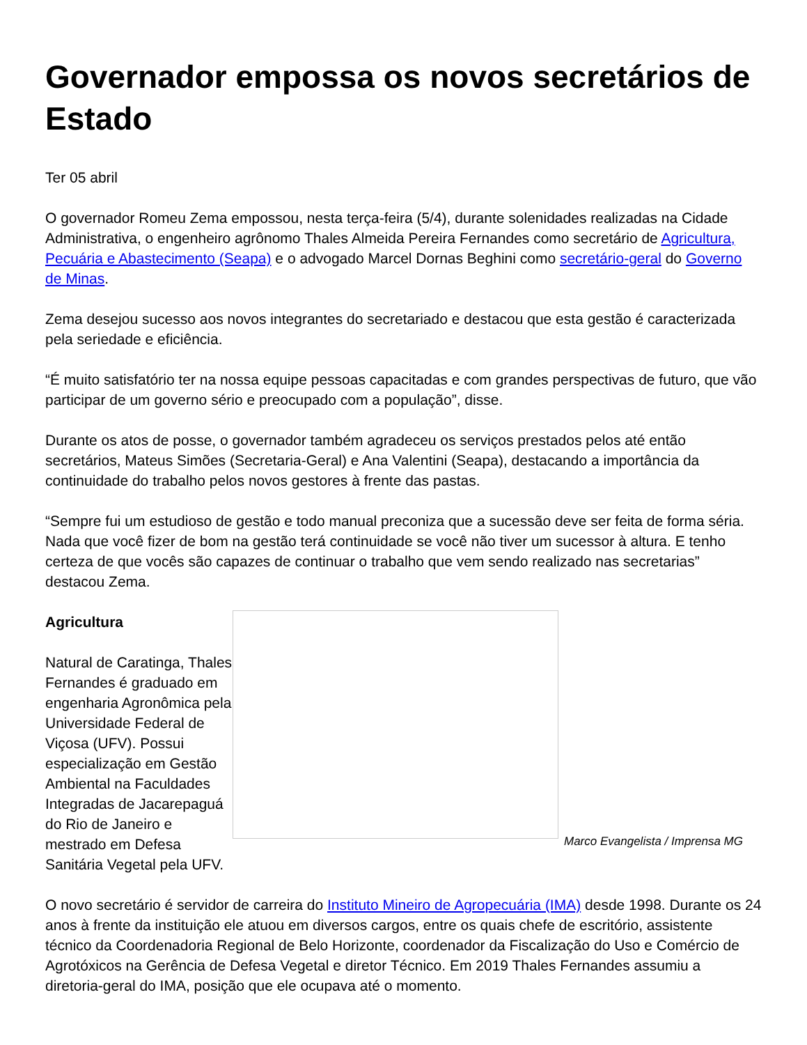Governador empossa os novos secretários de Estado
Ter 05 abril
O governador Romeu Zema empossou, nesta terça-feira (5/4), durante solenidades realizadas na Cidade Administrativa, o engenheiro agrônomo Thales Almeida Pereira Fernandes como secretário de Agricultura, Pecuária e Abastecimento (Seapa) e o advogado Marcel Dornas Beghini como secretário-geral do Governo de Minas.
Zema desejou sucesso aos novos integrantes do secretariado e destacou que esta gestão é caracterizada pela seriedade e eficiência.
“É muito satisfatório ter na nossa equipe pessoas capacitadas e com grandes perspectivas de futuro, que vão participar de um governo sério e preocupado com a população”, disse.
Durante os atos de posse, o governador também agradeceu os serviços prestados pelos até então secretários, Mateus Simões (Secretaria-Geral) e Ana Valentini (Seapa), destacando a importância da continuidade do trabalho pelos novos gestores à frente das pastas.
“Sempre fui um estudioso de gestão e todo manual preconiza que a sucessão deve ser feita de forma séria. Nada que você fizer de bom na gestão terá continuidade se você não tiver um sucessor à altura. E tenho certeza de que vocês são capazes de continuar o trabalho que vem sendo realizado nas secretarias” destacou Zema.
Marco Evangelista / Imprensa MG
Agricultura
Natural de Caratinga, Thales Fernandes é graduado em engenharia Agronômica pela Universidade Federal de Viçosa (UFV). Possui especialização em Gestão Ambiental na Faculdades Integradas de Jacarepaguá do Rio de Janeiro e mestrado em Defesa Sanitária Vegetal pela UFV.
O novo secretário é servidor de carreira do Instituto Mineiro de Agropecuária (IMA) desde 1998. Durante os 24 anos à frente da instituição ele atuou em diversos cargos, entre os quais chefe de escritório, assistente técnico da Coordenadoria Regional de Belo Horizonte, coordenador da Fiscalização do Uso e Comércio de Agrotóxicos na Gerência de Defesa Vegetal e diretor Técnico. Em 2019 Thales Fernandes assumiu a diretoria-geral do IMA, posição que ele ocupava até o momento.